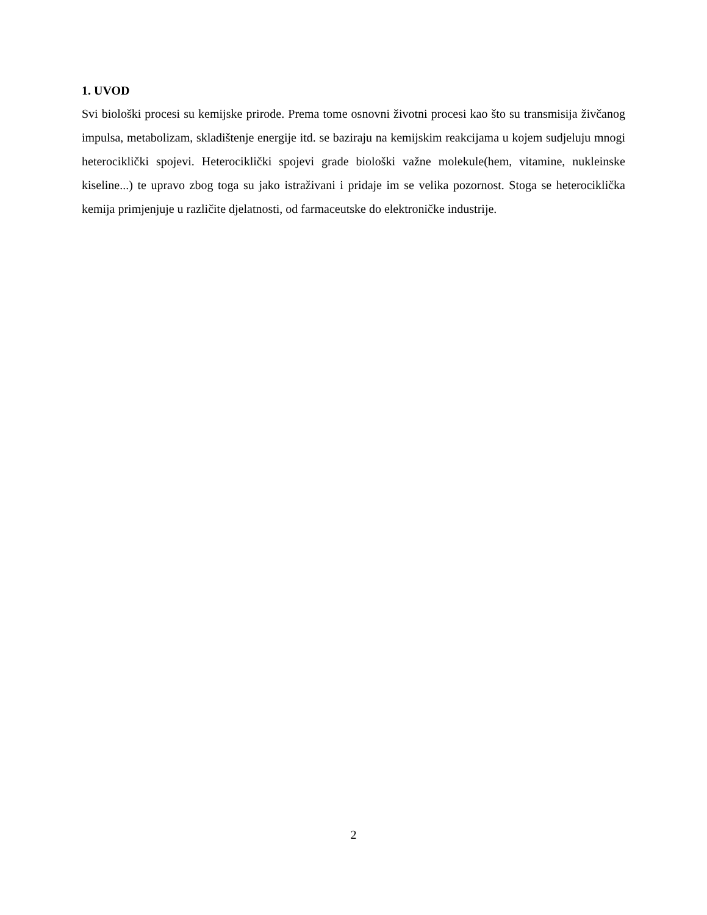1. UVOD
Svi biološki procesi su kemijske prirode. Prema tome osnovni životni procesi kao što su transmisija živčanog impulsa, metabolizam, skladištenje energije itd. se baziraju na kemijskim reakcijama u kojem sudjeluju mnogi heterociklički spojevi. Heterociklički spojevi grade biološki važne molekule(hem, vitamine, nukleinske kiseline...) te upravo zbog toga su jako istraživani i pridaje im se velika pozornost. Stoga se heterociklička kemija primjenjuje u različite djelatnosti, od farmaceutske do elektroničke industrije.
2